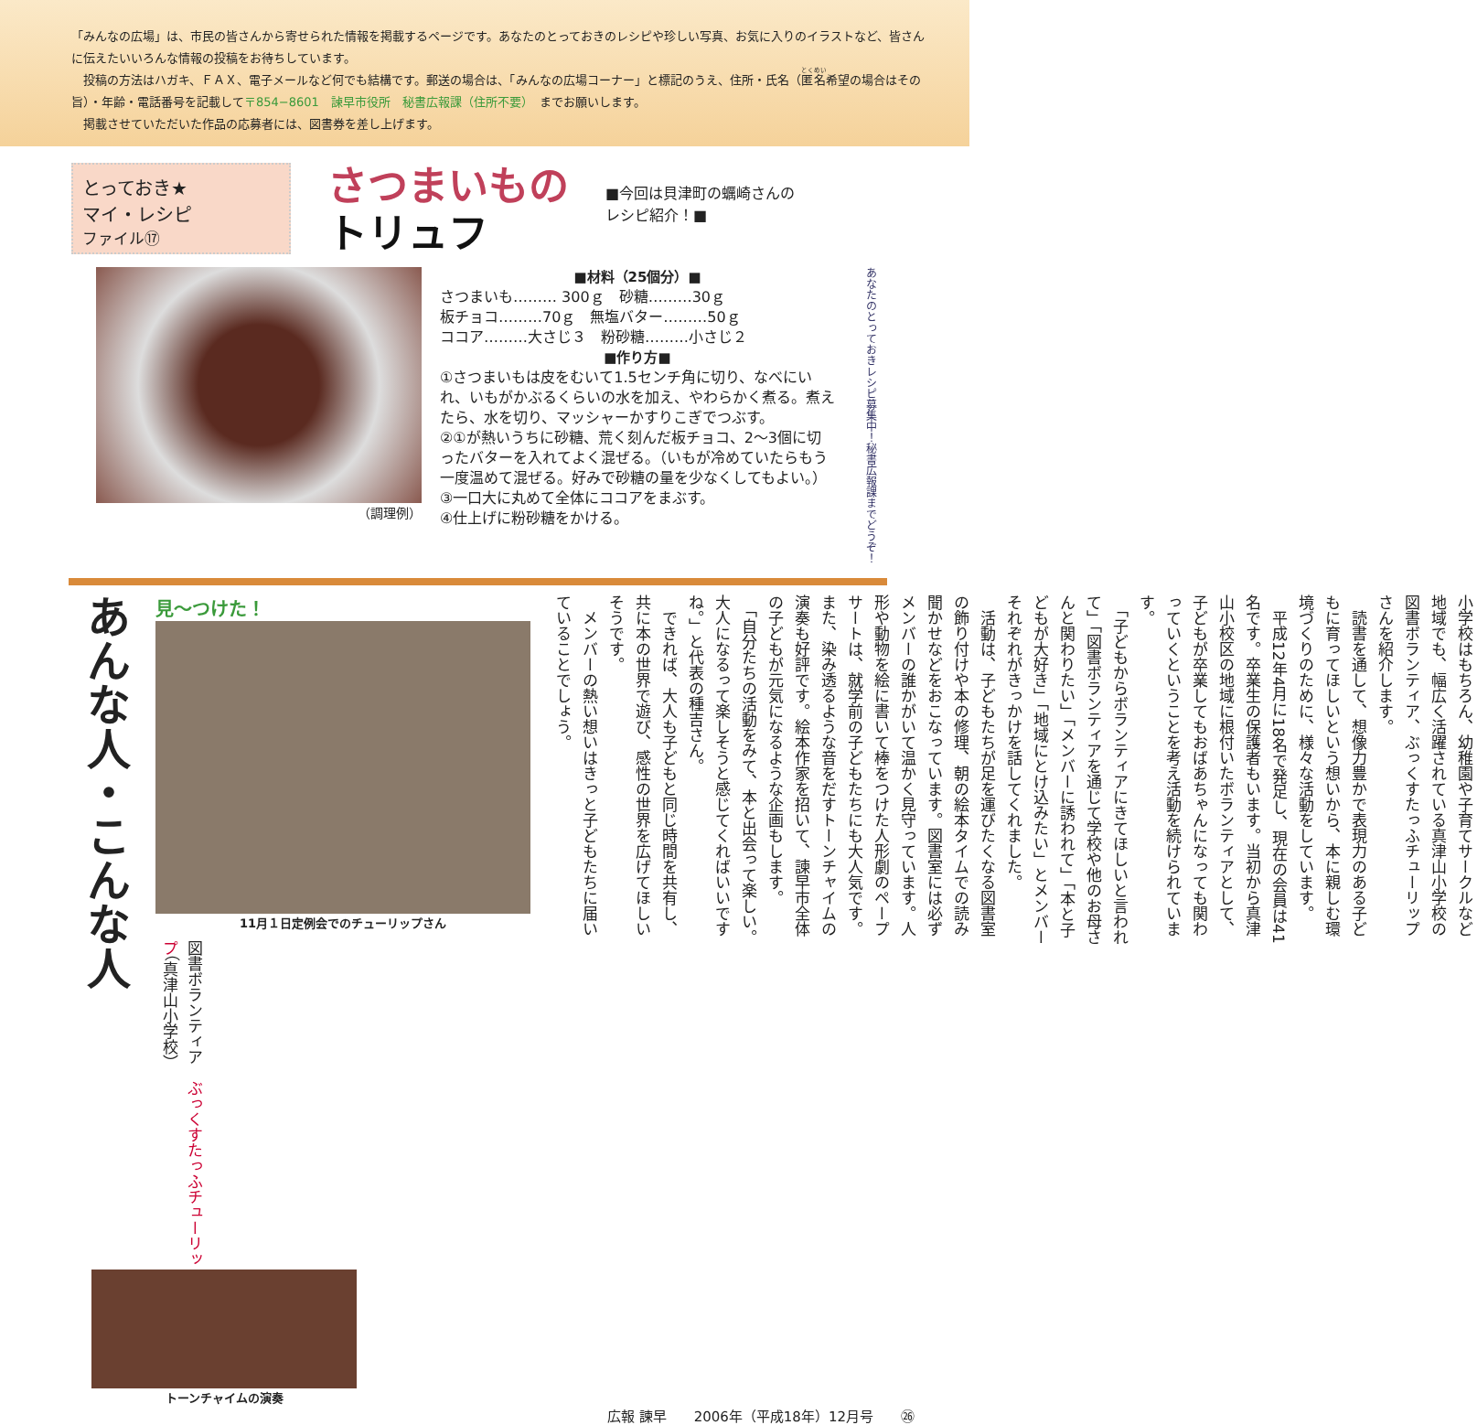「みんなの広場」は、市民の皆さんから寄せられた情報を掲載するページです。あなたのとっておきのレシピや珍しい写真、お気に入りのイラストなど、皆さんに伝えたいいろんな情報の投稿をお待ちしています。
　投稿の方法はハガキ、ＦＡＸ、電子メールなど何でも結構です。郵送の場合は、「みんなの広場コーナー」と標記のうえ、住所・氏名（匿名希望の場合はその旨）・年齢・電話番号を記載して〒854−8601　諫早市役所　秘書広報課（住所不要）　までお願いします。
　掲載させていただいた作品の応募者には、図書券を差し上げます。
とっておき★
マイ・レシピ
ファイル⑰
さつまいもの
トリュフ
■今回は貝津町の蠣崎さんの
レシピ紹介！■
（調理例）
■材料（25個分）■
さつまいも……… 300ｇ　砂糖………30ｇ
板チョコ………70ｇ　無塩バター………50ｇ
ココア………大さじ３　粉砂糖………小さじ２
■作り方■
①さつまいもは皮をむいて1.5センチ角に切り、なべにいれ、いもがかぶるくらいの水を加え、やわらかく煮る。煮えたら、水を切り、マッシャーかすりこぎでつぶす。
②①が熱いうちに砂糖、荒く刻んだ板チョコ、2～3個に切ったバターを入れてよく混ぜる。（いもが冷めていたらもう一度温めて混ぜる。好みで砂糖の量を少なくしてもよい。）
③一口大に丸めて全体にココアをまぶす。
④仕上げに粉砂糖をかける。
あなたのとっておきレシピ募集中！秘書広報課までどうぞ！
あんな人・こんな人
見～つけた！
11月１日定例会でのチューリップさん
図書ボランティア　ぶっくすたっふチューリップ（真津山小学校）
小学校はもちろん、幼稚園や子育てサークルなど地域でも、幅広く活躍されている真津山小学校の図書ボランティア、ぶっくすたっふチューリップさんを紹介します。
　読書を通して、想像力豊かで表現力のある子どもに育ってほしいという想いから、本に親しむ環境づくりのために、様々な活動をしています。
　平成12年4月に18名で発足し、現在の会員は41名です。卒業生の保護者もいます。当初から真津山小校区の地域に根付いたボランティアとして、子どもが卒業してもおばあちゃんになっても関わっていくということを考え活動を続けられています。
　「子どもからボランティアにきてほしいと言われて」「図書ボランティアを通じて学校や他のお母さんと関わりたい」「メンバーに誘われて」「本と子どもが大好き」「地域にとけ込みたい」とメンバーそれぞれがきっかけを話してくれました。
　活動は、子どもたちが足を運びたくなる図書室の飾り付けや本の修理、朝の絵本タイムでの読み聞かせなどをおこなっています。図書室には必ずメンバーの誰かがいて温かく見守っています。人形や動物を絵に書いて棒をつけた人形劇のペープサートは、就学前の子どもたちにも大人気です。また、染み透るような音をだすトーンチャイムの演奏も好評です。絵本作家を招いて、諫早市全体の子どもが元気になるような企画もします。
　「自分たちの活動をみて、本と出会って楽しい。大人になるって楽しそうと感じてくればいいですね。」と代表の種吉さん。
　できれば、大人も子どもと同じ時間を共有し、共に本の世界で遊び、感性の世界を広げてほしいそうです。
　メンバーの熱い想いはきっと子どもたちに届いていることでしょう。
トーンチャイムの演奏
広報 諫早　　2006年（平成18年）12月号　　㉖